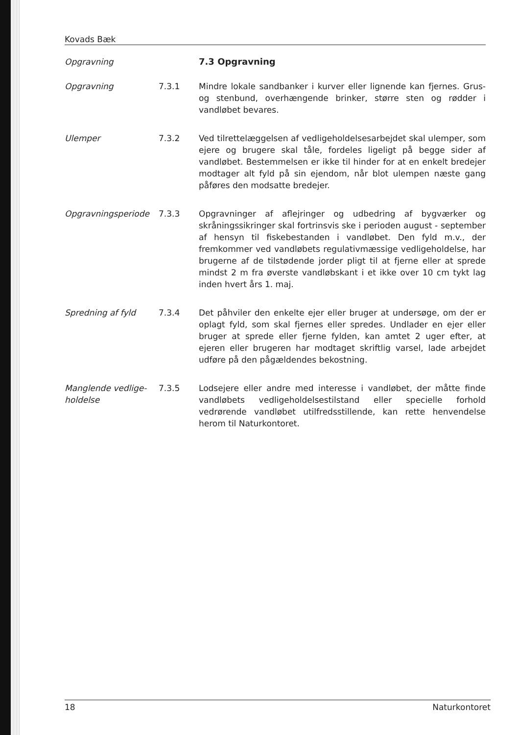Kovads Bæk
Opgravning 7.3 Opgravning
Opgravning 7.3.1 Mindre lokale sandbanker i kurver eller lignende kan fjernes. Grus- og stenbund, overhængende brinker, større sten og rødder i vandløbet bevares.
Ulemper 7.3.2 Ved tilrettelæggelsen af vedligeholdelsesarbejdet skal ulemper, som ejere og brugere skal tåle, fordeles ligeligt på begge sider af vandløbet. Bestemmelsen er ikke til hinder for at en enkelt bredejer modtager alt fyld på sin ejendom, når blot ulempen næste gang påføres den modsatte bredejer.
Opgravningsperiode 7.3.3 Opgravninger af aflejringer og udbedring af bygværker og skråningssikringer skal fortrinsvis ske i perioden august - september af hensyn til fiskebestanden i vandløbet. Den fyld m.v., der fremkommer ved vandløbets regulativmæssige vedligeholdelse, har brugerne af de tilstødende jorder pligt til at fjerne eller at sprede mindst 2 m fra øverste vandløbskant i et ikke over 10 cm tykt lag inden hvert års 1. maj.
Spredning af fyld 7.3.4 Det påhviler den enkelte ejer eller bruger at undersøge, om der er oplagt fyld, som skal fjernes eller spredes. Undlader en ejer eller bruger at sprede eller fjerne fylden, kan amtet 2 uger efter, at ejeren eller brugeren har modtaget skriftlig varsel, lade arbejdet udføre på den pågældendes bekostning.
Manglende vedlige-holdelse
7.3.5 Lodsejere eller andre med interesse i vandløbet, der måtte finde vandløbets vedligeholdelsestilstand eller specielle forhold vedrørende vandløbet utilfredsstillende, kan rette henvendelse herom til Naturkontoret.
18 Naturkontoret